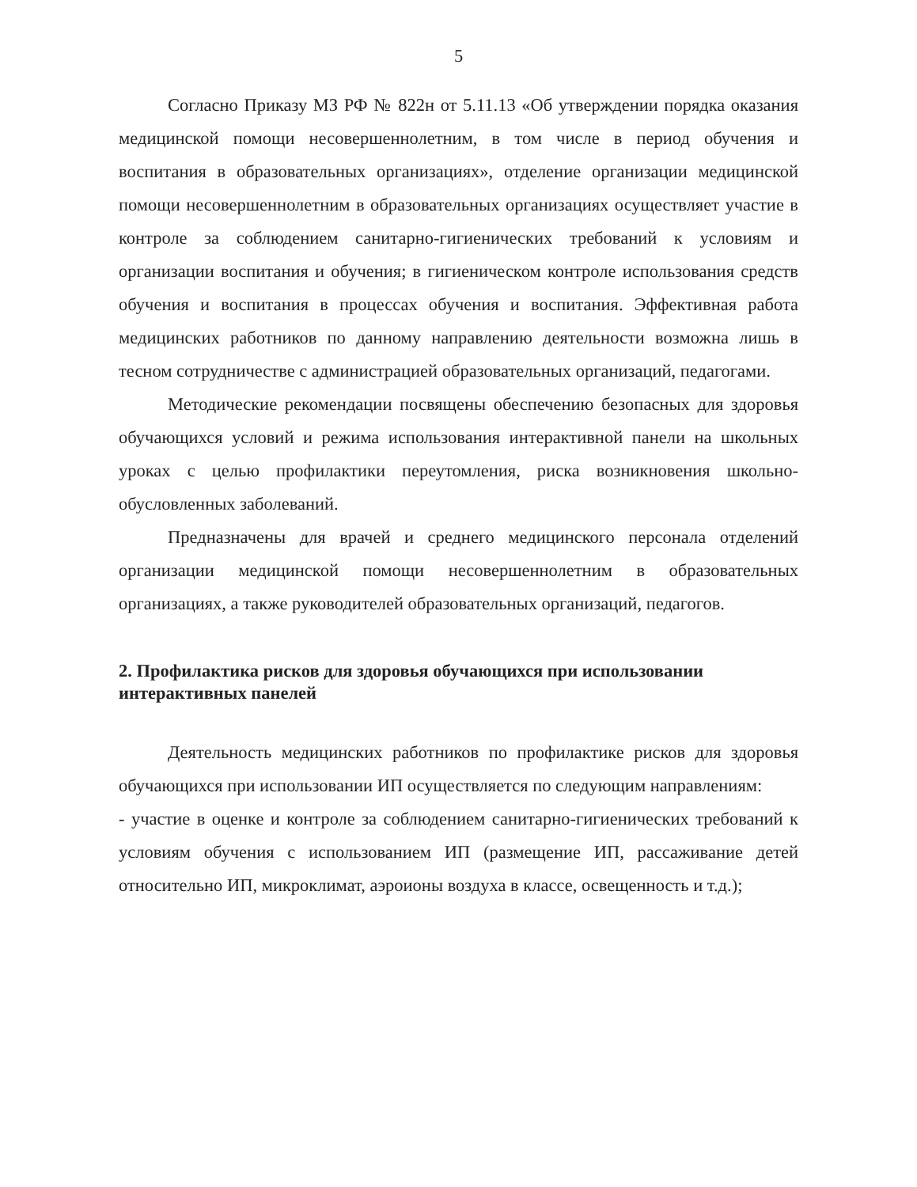5
Согласно Приказу МЗ РФ № 822н от 5.11.13 «Об утверждении порядка оказания медицинской помощи несовершеннолетним, в том числе в период обучения и воспитания в образовательных организациях», отделение организации медицинской помощи несовершеннолетним в образовательных организациях осуществляет участие в контроле за соблюдением санитарно-гигиенических требований к условиям и организации воспитания и обучения; в гигиеническом контроле использования средств обучения и воспитания в процессах обучения и воспитания. Эффективная работа медицинских работников по данному направлению деятельности возможна лишь в тесном сотрудничестве с администрацией образовательных организаций, педагогами.
Методические рекомендации посвящены обеспечению безопасных для здоровья обучающихся условий и режима использования интерактивной панели на школьных уроках с целью профилактики переутомления, риска возникновения школьно-обусловленных заболеваний.
Предназначены для врачей и среднего медицинского персонала отделений организации медицинской помощи несовершеннолетним в образовательных организациях, а также руководителей образовательных организаций, педагогов.
2. Профилактика рисков для здоровья обучающихся при использовании интерактивных панелей
Деятельность медицинских работников по профилактике рисков для здоровья обучающихся при использовании ИП осуществляется по следующим направлениям:
- участие в оценке и контроле за соблюдением санитарно-гигиенических требований к условиям обучения с использованием ИП (размещение ИП, рассаживание детей относительно ИП, микроклимат, аэроионы воздуха в классе, освещенность и т.д.);